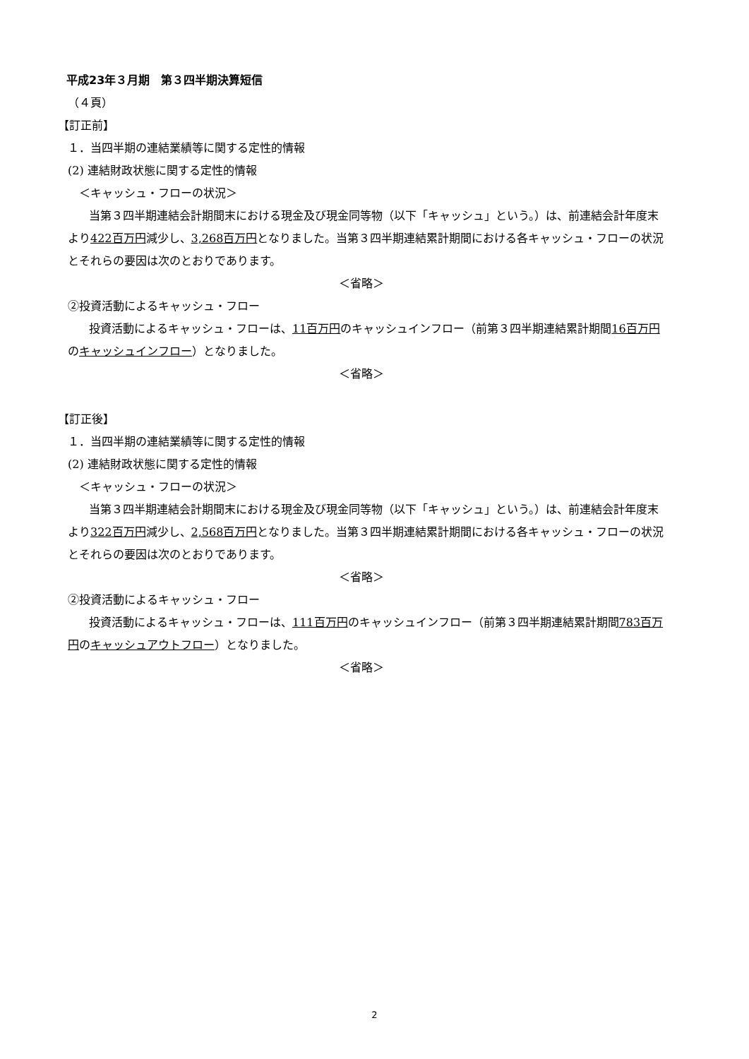平成23年３月期　第３四半期決算短信
（４頁）
【訂正前】
１．当四半期の連結業績等に関する定性的情報
(2) 連結財政状態に関する定性的情報
＜キャッシュ・フローの状況＞
当第３四半期連結会計期間末における現金及び現金同等物（以下「キャッシュ」という。）は、前連結会計年度末より422百万円減少し、3,268百万円となりました。当第３四半期連結累計期間における各キャッシュ・フローの状況とそれらの要因は次のとおりであります。
＜省略＞
②投資活動によるキャッシュ・フロー
投資活動によるキャッシュ・フローは、11百万円のキャッシュインフロー（前第３四半期連結累計期間16百万円のキャッシュインフロー）となりました。
＜省略＞
【訂正後】
１．当四半期の連結業績等に関する定性的情報
(2) 連結財政状態に関する定性的情報
＜キャッシュ・フローの状況＞
当第３四半期連結会計期間末における現金及び現金同等物（以下「キャッシュ」という。）は、前連結会計年度末より322百万円減少し、2,568百万円となりました。当第３四半期連結累計期間における各キャッシュ・フローの状況とそれらの要因は次のとおりであります。
＜省略＞
②投資活動によるキャッシュ・フロー
投資活動によるキャッシュ・フローは、111百万円のキャッシュインフロー（前第３四半期連結累計期間783百万円のキャッシュアウトフロー）となりました。
＜省略＞
2